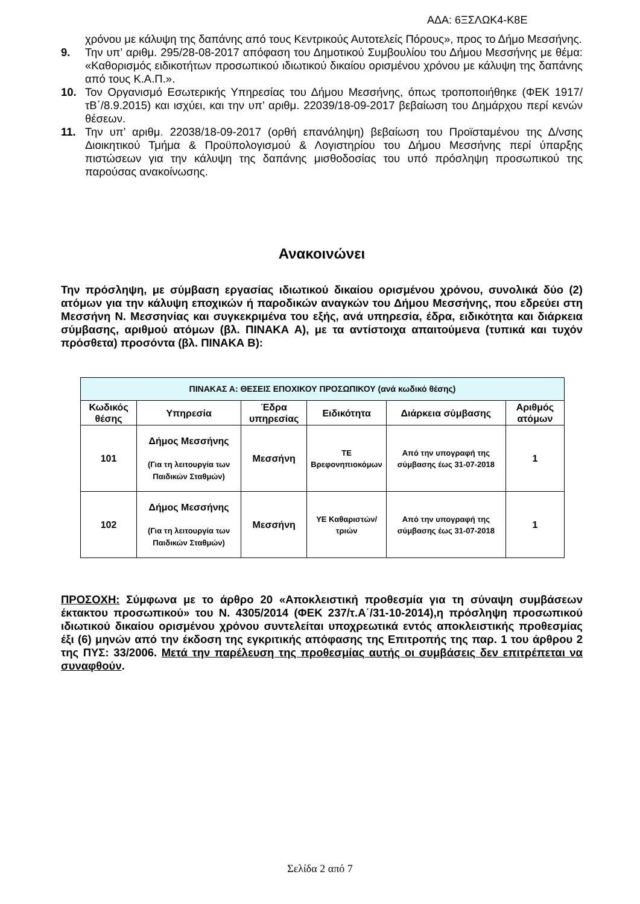ΑΔΑ: 6ΞΣΛΩΚ4-Κ8Ε
χρόνου με κάλυψη της δαπάνης από τους Κεντρικούς Αυτοτελείς Πόρους», προς το Δήμο Μεσσήνης.
9. Την υπ’ αριθμ. 295/28-08-2017 απόφαση του Δημοτικού Συμβουλίου του Δήμου Μεσσήνης με θέμα: «Καθορισμός ειδικοτήτων προσωπικού ιδιωτικού δικαίου ορισμένου χρόνου με κάλυψη της δαπάνης από τους Κ.Α.Π.».
10. Τον Οργανισμό Εσωτερικής Υπηρεσίας του Δήμου Μεσσήνης, όπως τροποποιήθηκε (ΦΕΚ 1917/τΒ΄/8.9.2015) και ισχύει, και την υπ’ αριθμ. 22039/18-09-2017 βεβαίωση του Δημάρχου περί κενών θέσεων.
11. Την υπ’ αριθμ. 22038/18-09-2017 (ορθή επανάληψη) βεβαίωση του Προϊσταμένου της Δ/νσης Διοικητικού Τμήμα & Προϋπολογισμού & Λογιστηρίου του Δήμου Μεσσήνης περί ύπαρξης πιστώσεων για την κάλυψη της δαπάνης μισθοδοσίας του υπό πρόσληψη προσωπικού της παρούσας ανακοίνωσης.
Ανακοινώνει
Την πρόσληψη, με σύμβαση εργασίας ιδιωτικού δικαίου ορισμένου χρόνου, συνολικά δύο (2) ατόμων για την κάλυψη εποχικών ή παροδικών αναγκών του Δήμου Μεσσήνης, που εδρεύει στη Μεσσήνη Ν. Μεσσηνίας και συγκεκριμένα του εξής, ανά υπηρεσία, έδρα, ειδικότητα και διάρκεια σύμβασης, αριθμού ατόμων (βλ. ΠΙΝΑΚΑ Α), με τα αντίστοιχα απαιτούμενα (τυπικά και τυχόν πρόσθετα) προσόντα (βλ. ΠΙΝΑΚΑ Β):
| ΠΙΝΑΚΑΣ Α: ΘΕΣΕΙΣ ΕΠΟΧΙΚΟΥ ΠΡΟΣΩΠΙΚΟΥ (ανά κωδικό θέσης) | | | | | |
| --- | --- | --- | --- | --- | --- |
| Κωδικός θέσης | Υπηρεσία | Έδρα υπηρεσίας | Ειδικότητα | Διάρκεια σύμβασης | Αριθμός ατόμων |
| 101 | Δήμος Μεσσήνης (Για τη λειτουργία των Παιδικών Σταθμών) | Μεσσήνη | ΤΕ Βρεφονηπιοκόμων | Από την υπογραφή της σύμβασης έως 31-07-2018 | 1 |
| 102 | Δήμος Μεσσήνης (Για τη λειτουργία των Παιδικών Σταθμών) | Μεσσήνη | ΥΕ Καθαριστών/τριών | Από την υπογραφή της σύμβασης έως 31-07-2018 | 1 |
ΠΡΟΣΟΧΗ: Σύμφωνα με το άρθρο 20 «Αποκλειστική προθεσμία για τη σύναψη συμβάσεων έκτακτου προσωπικού» του Ν. 4305/2014 (ΦΕΚ 237/τ.Α΄/31-10-2014),η πρόσληψη προσωπικού ιδιωτικού δικαίου ορισμένου χρόνου συντελείται υποχρεωτικά εντός αποκλειστικής προθεσμίας έξι (6) μηνών από την έκδοση της εγκριτικής απόφασης της Επιτροπής της παρ. 1 του άρθρου 2 της ΠΥΣ: 33/2006. Μετά την παρέλευση της προθεσμίας αυτής οι συμβάσεις δεν επιτρέπεται να συναφθούν.
Σελίδα 2 από 7